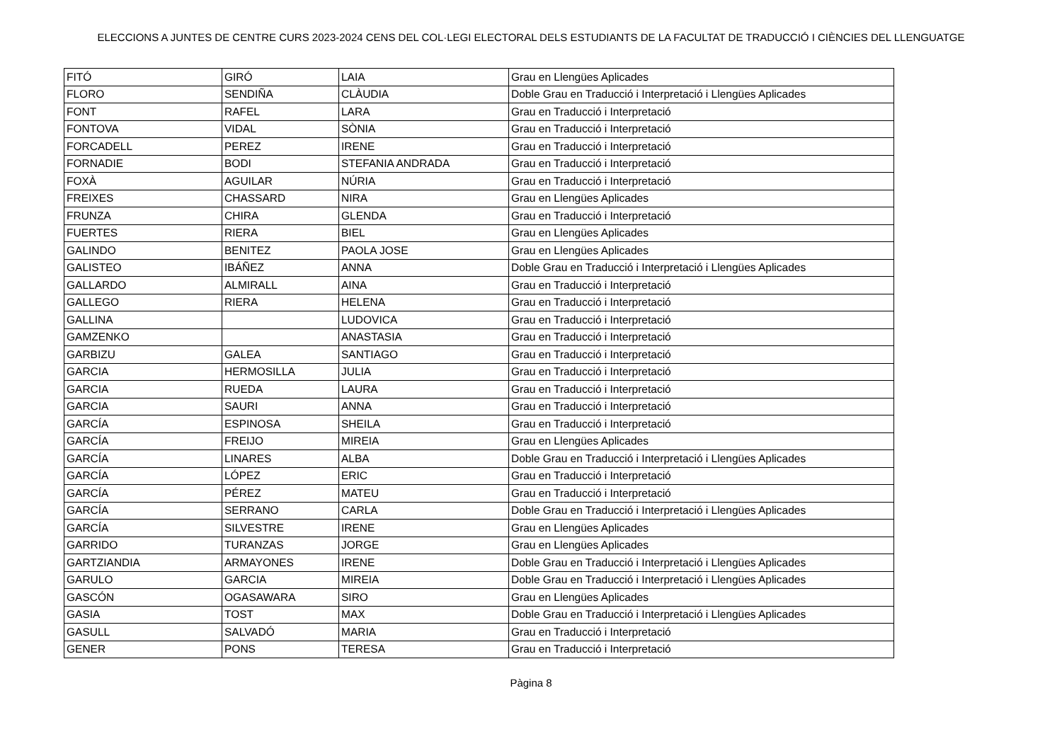ELECCIONS A JUNTES DE CENTRE CURS 2023-2024 CENS DEL COL·LEGI ELECTORAL DELS ESTUDIANTS DE LA FACULTAT DE TRADUCCIÓ I CIÈNCIES DEL LLENGUATGE
| FITÓ | GIRÓ | LAIA | Grau en Llengües Aplicades |
| FLORO | SENDIÑA | CLÀUDIA | Doble Grau en Traducció i Interpretació i Llengües Aplicades |
| FONT | RAFEL | LARA | Grau en Traducció i Interpretació |
| FONTOVA | VIDAL | SÒNIA | Grau en Traducció i Interpretació |
| FORCADELL | PEREZ | IRENE | Grau en Traducció i Interpretació |
| FORNADIE | BODI | STEFANIA ANDRADA | Grau en Traducció i Interpretació |
| FOXÀ | AGUILAR | NÚRIA | Grau en Traducció i Interpretació |
| FREIXES | CHASSARD | NIRA | Grau en Llengües Aplicades |
| FRUNZA | CHIRA | GLENDA | Grau en Traducció i Interpretació |
| FUERTES | RIERA | BIEL | Grau en Llengües Aplicades |
| GALINDO | BENITEZ | PAOLA JOSE | Grau en Llengües Aplicades |
| GALISTEO | IBÁÑEZ | ANNA | Doble Grau en Traducció i Interpretació i Llengües Aplicades |
| GALLARDO | ALMIRALL | AINA | Grau en Traducció i Interpretació |
| GALLEGO | RIERA | HELENA | Grau en Traducció i Interpretació |
| GALLINA | | LUDOVICA | Grau en Traducció i Interpretació |
| GAMZENKO | | ANASTASIA | Grau en Traducció i Interpretació |
| GARBIZU | GALEA | SANTIAGO | Grau en Traducció i Interpretació |
| GARCIA | HERMOSILLA | JULIA | Grau en Traducció i Interpretació |
| GARCIA | RUEDA | LAURA | Grau en Traducció i Interpretació |
| GARCIA | SAURI | ANNA | Grau en Traducció i Interpretació |
| GARCÍA | ESPINOSA | SHEILA | Grau en Traducció i Interpretació |
| GARCÍA | FREIJO | MIREIA | Grau en Llengües Aplicades |
| GARCÍA | LINARES | ALBA | Doble Grau en Traducció i Interpretació i Llengües Aplicades |
| GARCÍA | LÓPEZ | ERIC | Grau en Traducció i Interpretació |
| GARCÍA | PÉREZ | MATEU | Grau en Traducció i Interpretació |
| GARCÍA | SERRANO | CARLA | Doble Grau en Traducció i Interpretació i Llengües Aplicades |
| GARCÍA | SILVESTRE | IRENE | Grau en Llengües Aplicades |
| GARRIDO | TURANZAS | JORGE | Grau en Llengües Aplicades |
| GARTZIANDIA | ARMAYONES | IRENE | Doble Grau en Traducció i Interpretació i Llengües Aplicades |
| GARULO | GARCIA | MIREIA | Doble Grau en Traducció i Interpretació i Llengües Aplicades |
| GASCÓN | OGASAWARA | SIRO | Grau en Llengües Aplicades |
| GASIA | TOST | MAX | Doble Grau en Traducció i Interpretació i Llengües Aplicades |
| GASULL | SALVADÓ | MARIA | Grau en Traducció i Interpretació |
| GENER | PONS | TERESA | Grau en Traducció i Interpretació |
Pàgina 8